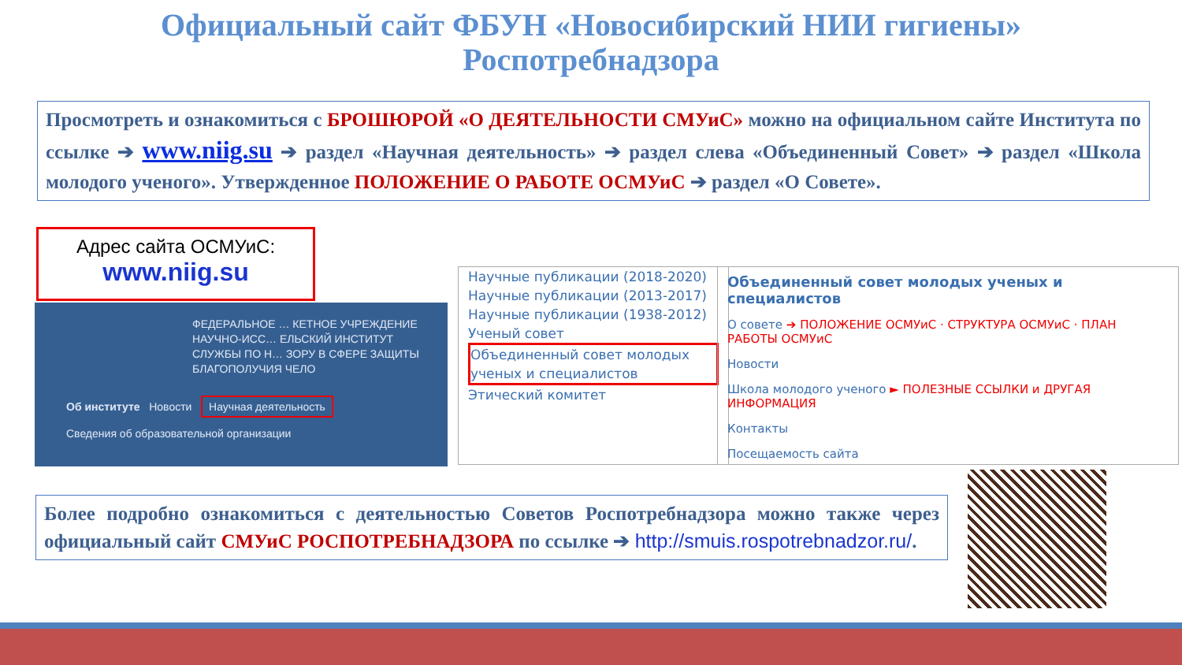Официальный сайт ФБУН «Новосибирский НИИ гигиены»
Роспотребнадзора
Просмотреть и ознакомиться с БРОШЮРОЙ «О ДЕЯТЕЛЬНОСТИ СМУиС» можно на официальном сайте Института по ссылке ➔ www.niig.su ➔ раздел «Научная деятельность» ➔ раздел слева «Объединенный Совет» ➔ раздел «Школа молодого ученого». Утвержденное ПОЛОЖЕНИЕ О РАБОТЕ ОСМУиС ➔ раздел «О Совете».
Адрес сайта ОСМУиС:
www.niig.su
ФЕДЕРАЛЬНОЕ … КЕТНОЕ УЧРЕЖДЕНИЕ
НАУЧНО-ИСС… ЕЛЬСКИЙ ИНСТИТУТ
СЛУЖБЫ ПО Н… ЗОРУ В СФЕРЕ ЗАЩИТЫ
БЛАГОПОЛУЧИЯ ЧЕЛО
Об институте Новости Научная деятельность
Сведения об образовательной организации
Научные публикации (2018-2020)
Научные публикации (2013-2017)
Научные публикации (1938-2012)
Ученый совет
Объединенный совет молодых ученых и специалистов
Этический комитет
Объединенный совет молодых ученых и специалистов
О совете ➔ ПОЛОЖЕНИЕ ОСМУиС · СТРУКТУРА ОСМУиС · ПЛАН РАБОТЫ ОСМУиС
Новости
Школа молодого ученого ► ПОЛЕЗНЫЕ ССЫЛКИ и ДРУГАЯ ИНФОРМАЦИЯ
Контакты
Посещаемость сайта
Более подробно ознакомиться с деятельностью Советов Роспотребнадзора можно также через официальный сайт СМУиС РОСПОТРЕБНАДЗОРА по ссылке ➔ http://smuis.rospotrebnadzor.ru/.